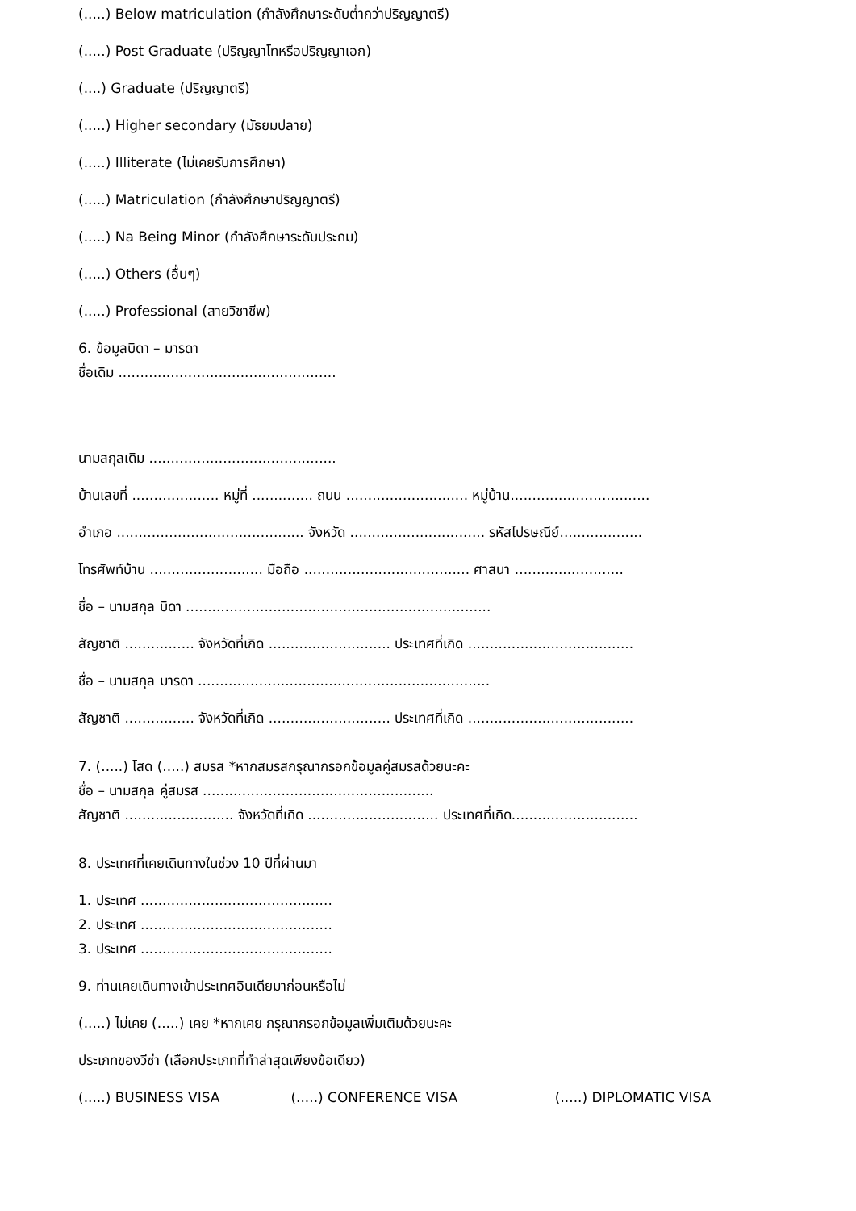(.....) Below matriculation (กำลังศึกษาระดับต่ำกว่าปริญญาตรี)
(.....) Post Graduate (ปริญญาโทหรือปริญญาเอก)
(....) Graduate (ปริญญาตรี)
(.....) Higher secondary (มัธยมปลาย)
(.....) Illiterate (ไม่เคยรับการศึกษา)
(.....) Matriculation (กำลังศึกษาปริญญาตรี)
(.....) Na Being Minor (กำลังศึกษาระดับประถม)
(.....) Others (อื่นๆ)
(.....) Professional (สายวิชาชีพ)
6. ข้อมูลบิดา – มารดา
ชื่อเดิม ..................................................
นามสกุลเดิม ...........................................
บ้านเลขที่ .................... หมู่ที่ .............. ถนน ............................ หมู่บ้าน................................
อำเภอ ........................................... จังหวัด ............................... รหัสไปรษณีย์...................
โทรศัพท์บ้าน .......................... มือถือ ...................................... ศาสนา .........................
ชื่อ – นามสกุล บิดา ......................................................................
สัญชาติ ................ จังหวัดที่เกิด ............................ ประเทศที่เกิด ......................................
ชื่อ – นามสกุล มารดา ...................................................................
สัญชาติ ................ จังหวัดที่เกิด ............................ ประเทศที่เกิด ......................................
7. (.....) โสด (.....) สมรส *หากสมรสกรุณากรอกข้อมูลคู่สมรสด้วยนะคะ
ชื่อ – นามสกุล คู่สมรส .....................................................
สัญชาติ ......................... จังหวัดที่เกิด .............................. ประเทศที่เกิด.............................
8. ประเทศที่เคยเดินทางในช่วง 10 ปีที่ผ่านมา
1. ประเทศ ............................................
2. ประเทศ ............................................
3. ประเทศ ............................................
9. ท่านเคยเดินทางเข้าประเทศอินเดียมาก่อนหรือไม่
(.....) ไม่เคย (.....) เคย *หากเคย กรุณากรอกข้อมูลเพิ่มเติมด้วยนะคะ
ประเภทของวีซ่า (เลือกประเภทที่ทำล่าสุดเพียงข้อเดียว)
(.....) BUSINESS VISA (.....) CONFERENCE VISA (.....) DIPLOMATIC VISA